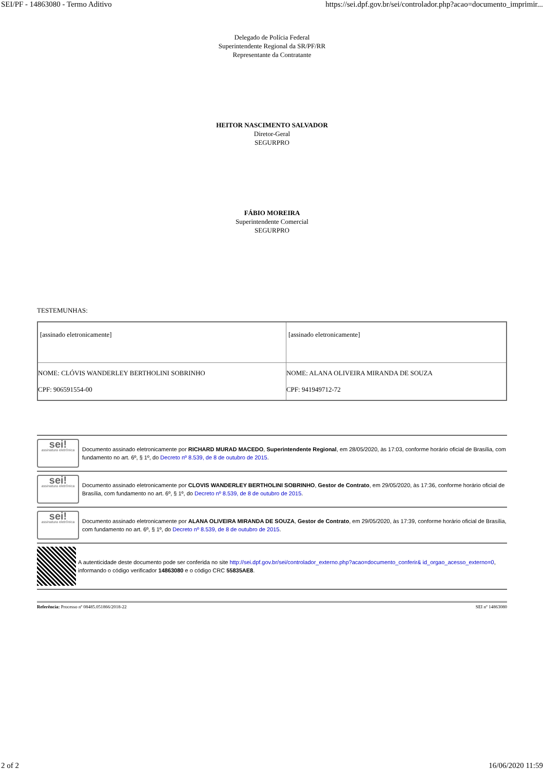SEI/PF - 14863080 - Termo Aditivo https://sei.dpf.gov.br/sei/controlador.php?acao=documento_imprimir...
Delegado de Polícia Federal
Superintendente Regional da SR/PF/RR
Representante da Contratante
HEITOR NASCIMENTO SALVADOR
Diretor-Geral
SEGURPRO
FÁBIO MOREIRA
Superintendente Comercial
SEGURPRO
TESTEMUNHAS:
| [assinado eletronicamente] | [assinado eletronicamente] |
| NOME: CLÓVIS WANDERLEY BERTHOLINI SOBRINHO CPF: 906591554-00 | NOME: ALANA OLIVEIRA MIRANDA DE SOUZA CPF: 941949712-72 |
sei!
assinatura eletrônica
Documento assinado eletronicamente por RICHARD MURAD MACEDO, Superintendente Regional, em 28/05/2020, às 17:03, conforme horário oficial de Brasília, com fundamento no art. 6º, § 1º, do Decreto nº 8.539, de 8 de outubro de 2015.
sei!
assinatura eletrônica
Documento assinado eletronicamente por CLOVIS WANDERLEY BERTHOLINI SOBRINHO, Gestor de Contrato, em 29/05/2020, às 17:36, conforme horário oficial de Brasília, com fundamento no art. 6º, § 1º, do Decreto nº 8.539, de 8 de outubro de 2015.
sei!
assinatura eletrônica
Documento assinado eletronicamente por ALANA OLIVEIRA MIRANDA DE SOUZA, Gestor de Contrato, em 29/05/2020, às 17:39, conforme horário oficial de Brasília, com fundamento no art. 6º, § 1º, do Decreto nº 8.539, de 8 de outubro de 2015.
A autenticidade deste documento pode ser conferida no site http://sei.dpf.gov.br/sei/controlador_externo.php?acao=documento_conferir& id_orgao_acesso_externo=0, informando o código verificador 14863080 e o código CRC 55835AE8.
Referência: Processo nº 08485.051866/2018-22 SEI nº 14863080
2 of 2 16/06/2020 11:59